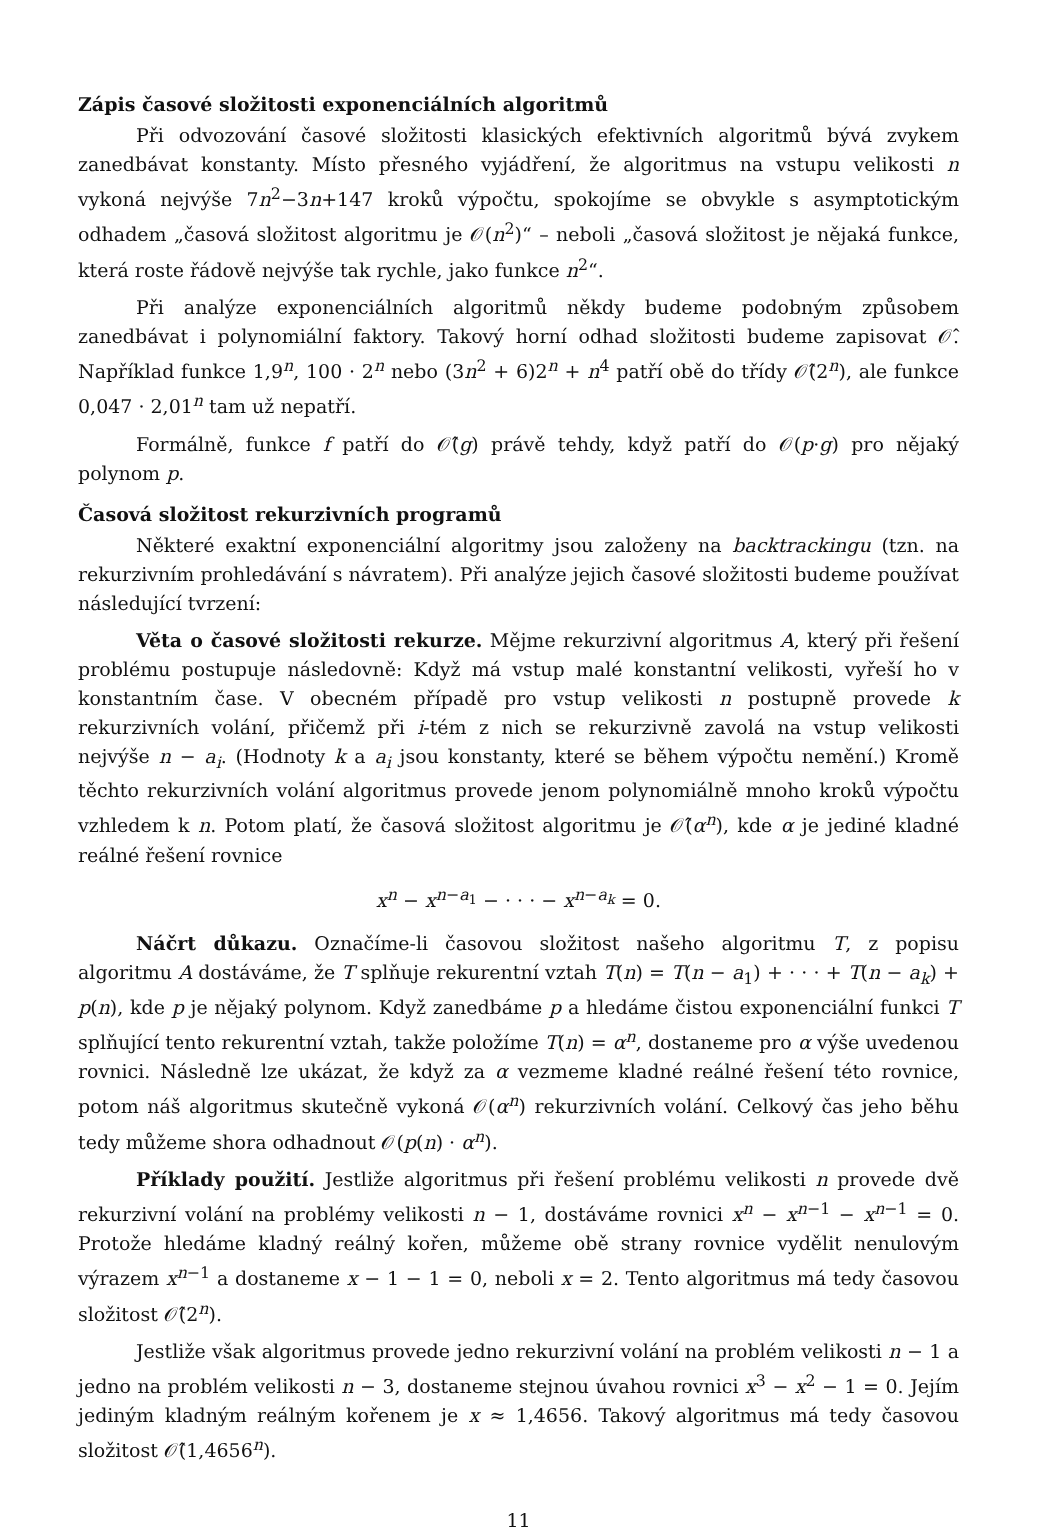Zápis časové složitosti exponenciálních algoritmů
Při odvozování časové složitosti klasických efektivních algoritmů bývá zvykem zanedbávat konstanty. Místo přesného vyjádření, že algoritmus na vstupu velikosti n vykoná nejvýše 7n<sup>2</sup>−3n+147 kroků výpočtu, spokojíme se obvykle s asymptotickým odhadem „časová složitost algoritmu je 𝒪(n<sup>2</sup>)“ – neboli „časová složitost je nějaká funkce, která roste řádově nejvýše tak rychle, jako funkce n<sup>2</sup>“.
Při analýze exponenciálních algoritmů někdy budeme podobným způsobem zanedbávat i polynomiální faktory. Takový horní odhad složitosti budeme zapisovat 𝒪̂. Například funkce 1,9<sup>n</sup>, 100 · 2<sup>n</sup> nebo (3n<sup>2</sup> + 6)2<sup>n</sup> + n<sup>4</sup> patří obě do třídy 𝒪̂(2<sup>n</sup>), ale funkce 0,047 · 2,01<sup>n</sup> tam už nepatří.
Formálně, funkce f patří do 𝒪̂(g) právě tehdy, když patří do 𝒪(p·g) pro nějaký polynom p.
Časová složitost rekurzivních programů
Některé exaktní exponenciální algoritmy jsou založeny na backtrackingu (tzn. na rekurzivním prohledávání s návratem). Při analýze jejich časové složitosti budeme používat následující tvrzení:
Věta o časové složitosti rekurze. Mějme rekurzivní algoritmus A, který při řešení problému postupuje následovně: Když má vstup malé konstantní velikosti, vyřeší ho v konstantním čase. V obecném případě pro vstup velikosti n postupně provede k rekurzivních volání, přičemž při i-tém z nich se rekurzivně zavolá na vstup velikosti nejvýše n − a<sub>i</sub>. (Hodnoty k a a<sub>i</sub> jsou konstanty, které se během výpočtu nemění.) Kromě těchto rekurzivních volání algoritmus provede jenom polynomiálně mnoho kroků výpočtu vzhledem k n. Potom platí, že časová složitost algoritmu je 𝒪̂(α<sup>n</sup>), kde α je jediné kladné reálné řešení rovnice
x<sup>n</sup> − x<sup>n−a<sub>1</sub></sup> − · · · − x<sup>n−a<sub>k</sub></sup> = 0.
Náčrt důkazu. Označíme-li časovou složitost našeho algoritmu T, z popisu algoritmu A dostáváme, že T splňuje rekurentní vztah T(n) = T(n − a<sub>1</sub>) + · · · + T(n − a<sub>k</sub>) + p(n), kde p je nějaký polynom. Když zanedbáme p a hledáme čistou exponenciální funkci T splňující tento rekurentní vztah, takže položíme T(n) = α<sup>n</sup>, dostaneme pro α výše uvedenou rovnici. Následně lze ukázat, že když za α vezmeme kladné reálné řešení této rovnice, potom náš algoritmus skutečně vykoná 𝒪(α<sup>n</sup>) rekurzivních volání. Celkový čas jeho běhu tedy můžeme shora odhadnout 𝒪(p(n) · α<sup>n</sup>).
Příklady použití. Jestliže algoritmus při řešení problému velikosti n provede dvě rekurzivní volání na problémy velikosti n − 1, dostáváme rovnici x<sup>n</sup> − x<sup>n−1</sup> − x<sup>n−1</sup> = 0. Protože hledáme kladný reálný kořen, můžeme obě strany rovnice vydělit nenulovým výrazem x<sup>n−1</sup> a dostaneme x − 1 − 1 = 0, neboli x = 2. Tento algoritmus má tedy časovou složitost 𝒪̂(2<sup>n</sup>).
Jestliže však algoritmus provede jedno rekurzivní volání na problém velikosti n − 1 a jedno na problém velikosti n − 3, dostaneme stejnou úvahou rovnici x<sup>3</sup> − x<sup>2</sup> − 1 = 0. Jejím jediným kladným reálným kořenem je x ≈ 1,4656. Takový algoritmus má tedy časovou složitost 𝒪̂(1,4656<sup>n</sup>).
11